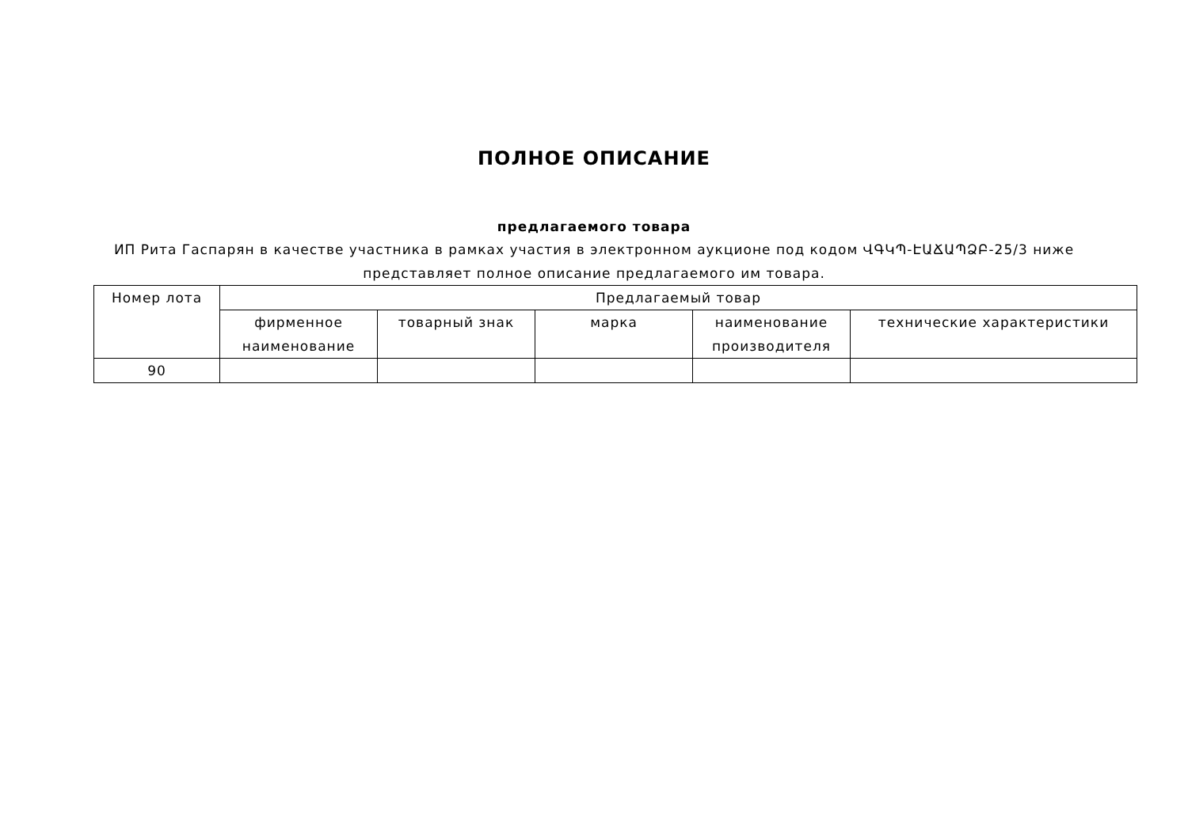ПОЛНОЕ ОПИСАНИЕ
предлагаемого товара
ИП Рита Гаспарян в качестве участника в рамках участия в электронном аукционе под кодом ՎԳԿՊ-ԷԱՃԱՊՁԲ-25/3 ниже представляет полное описание предлагаемого им товара.
| Номер лота | Предлагаемый товар | | | | |
| --- | --- | --- | --- | --- | --- |
| | фирменное наименование | товарный знак | марка | наименование производителя | технические характеристики |
| 90 | | | | | |